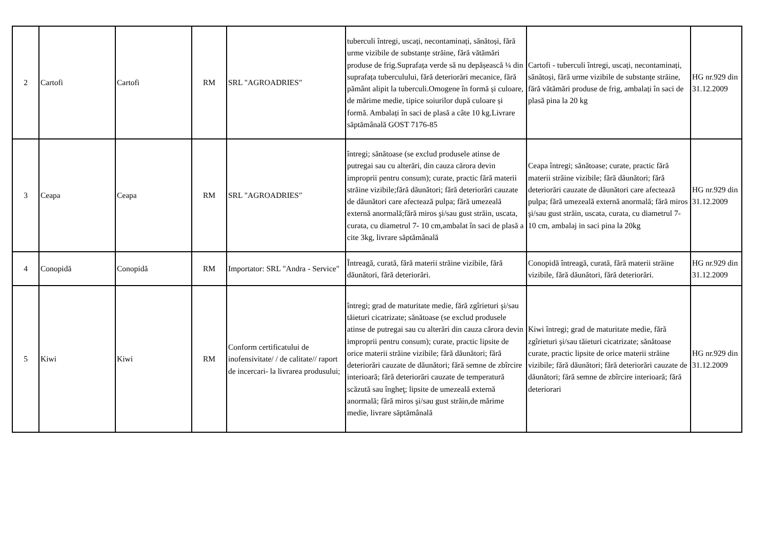| 2 | Cartofi | Cartofi | RM | SRL "AGROADRIES" | tuberculi întregi, uscați, necontaminați, sănătoși, fără urme vizibile de substanțe străine, fără vătămări produse de frig.Suprafața verde să nu depășească ¼ din suprafața tuberculului, fără deteriorări mecanice, fără pământ alipit la tuberculi.Omogene în formă și culoare, de mărime medie, tipice soiurilor după culoare și formă. Ambalați în saci de plasă a câte 10 kg.Livrare săptămânală GOST 7176-85 | Cartofi - tuberculi întregi, uscați, necontaminați, sănătoși, fără urme vizibile de substanțe străine, fără vătămări produse de frig, ambalați în saci de plasă pina la 20 kg | HG nr.929 din 31.12.2009 |
| 3 | Ceapa | Ceapa | RM | SRL "AGROADRIES" | întregi; sănătoase (se exclud produsele atinse de putregai sau cu alterări, din cauza cărora devin improprii pentru consum); curate, practic fără materii străine vizibile;fără dăunători; fără deteriorări cauzate de dăunători care afectează pulpa; fără umezeală externă anormală;fără miros şi/sau gust străin, uscata, curata, cu diametrul 7- 10 cm,ambalat în saci de plasă a cite 3kg, livrare săptămânală | Ceapa întregi; sănătoase; curate, practic fără materii străine vizibile; fără dăunători; fără deteriorări cauzate de dăunători care afectează pulpa; fără umezeală externă anormală; fără miros şi/sau gust străin, uscata, curata, cu diametrul 7- 10 cm, ambalaj in saci pina la 20kg | HG nr.929 din 31.12.2009 |
| 4 | Conopidă | Conopidă | RM | Importator: SRL "Andra - Service" | Întreagă, curată, fără materii străine vizibile, fără dăunători, fără deteriorări. | Conopidă întreagă, curată, fără materii străine vizibile, fără dăunători, fără deteriorări. | HG nr.929 din 31.12.2009 |
| 5 | Kiwi | Kiwi | RM | Conform certificatului de inofensivitate/ / de calitate// raport de incercari- la livrarea produsului; | întregi; grad de maturitate medie, fără zgîrieturi şi/sau tăieturi cicatrizate; sănătoase (se exclud produsele atinse de putregai sau cu alterări din cauza cărora devin improprii pentru consum); curate, practic lipsite de orice materii străine vizibile; fără dăunători; fără deteriorări cauzate de dăunători; fără semne de zbîrcire interioară; fără deteriorări cauzate de temperatură scăzută sau îngheţ; lipsite de umezeală externă anormală; fără miros şi/sau gust străin,de mărime medie, livrare săptămânală | Kiwi întregi; grad de maturitate medie, fără zgîrieturi şi/sau tăieturi cicatrizate; sănătoase curate, practic lipsite de orice materii străine vizibile; fără dăunători; fără deteriorări cauzate de dăunători; fără semne de zbîrcire interioară; fără deteriorari | HG nr.929 din 31.12.2009 |